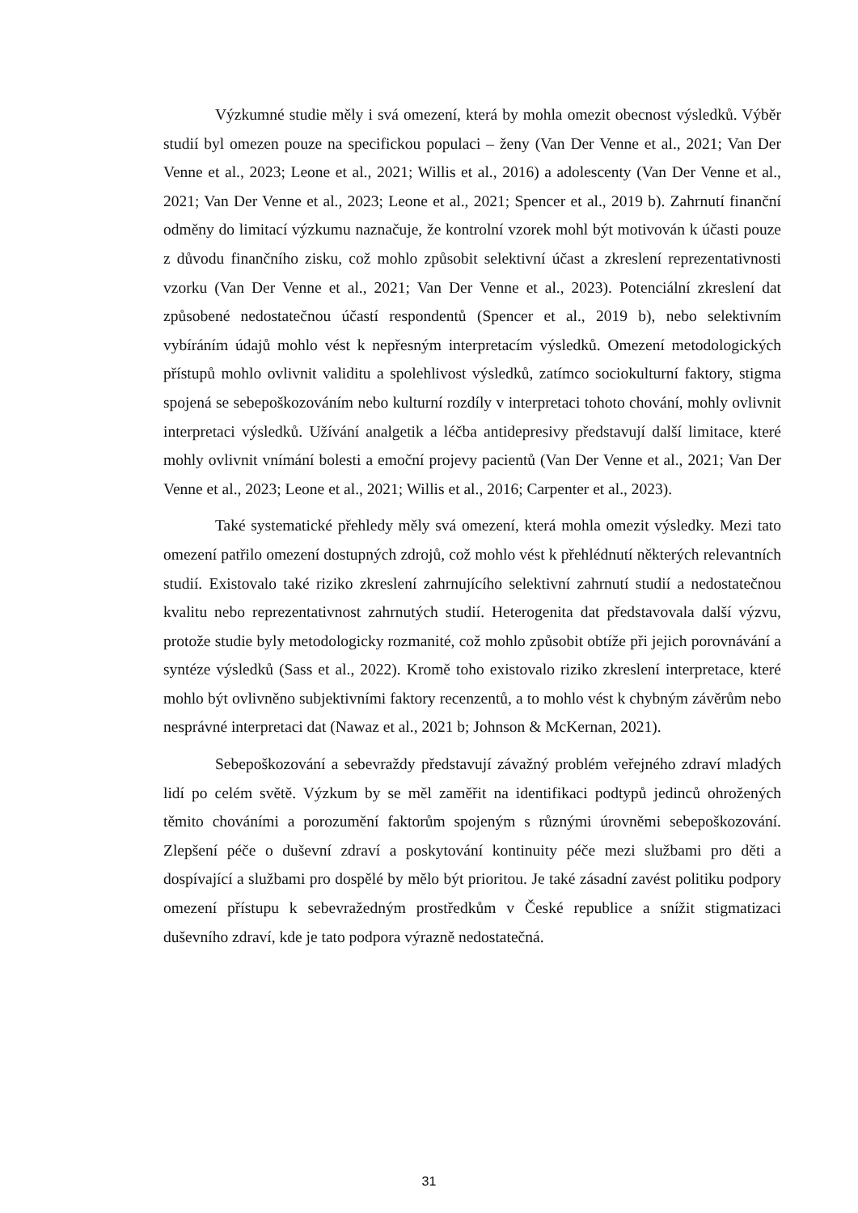Výzkumné studie měly i svá omezení, která by mohla omezit obecnost výsledků. Výběr studií byl omezen pouze na specifickou populaci – ženy (Van Der Venne et al., 2021; Van Der Venne et al., 2023; Leone et al., 2021; Willis et al., 2016) a adolescenty (Van Der Venne et al., 2021; Van Der Venne et al., 2023; Leone et al., 2021; Spencer et al., 2019 b). Zahrnutí finanční odměny do limitací výzkumu naznačuje, že kontrolní vzorek mohl být motivován k účasti pouze z důvodu finančního zisku, což mohlo způsobit selektivní účast a zkreslení reprezentativnosti vzorku (Van Der Venne et al., 2021; Van Der Venne et al., 2023). Potenciální zkreslení dat způsobené nedostatečnou účastí respondentů (Spencer et al., 2019 b), nebo selektivním vybíráním údajů mohlo vést k nepřesným interpretacím výsledků. Omezení metodologických přístupů mohlo ovlivnit validitu a spolehlivost výsledků, zatímco sociokulturní faktory, stigma spojená se sebepoškozováním nebo kulturní rozdíly v interpretaci tohoto chování, mohly ovlivnit interpretaci výsledků. Užívání analgetik a léčba antidepresivy představují další limitace, které mohly ovlivnit vnímání bolesti a emoční projevy pacientů (Van Der Venne et al., 2021; Van Der Venne et al., 2023; Leone et al., 2021; Willis et al., 2016; Carpenter et al., 2023).
Také systematické přehledy měly svá omezení, která mohla omezit výsledky. Mezi tato omezení patřilo omezení dostupných zdrojů, což mohlo vést k přehlédnutí některých relevantních studií. Existovalo také riziko zkreslení zahrnujícího selektivní zahrnutí studií a nedostatečnou kvalitu nebo reprezentativnost zahrnutých studií. Heterogenita dat představovala další výzvu, protože studie byly metodologicky rozmanité, což mohlo způsobit obtíže při jejich porovnávání a syntéze výsledků (Sass et al., 2022). Kromě toho existovalo riziko zkreslení interpretace, které mohlo být ovlivněno subjektivními faktory recenzentů, a to mohlo vést k chybným závěrům nebo nesprávné interpretaci dat (Nawaz et al., 2021 b; Johnson & McKernan, 2021).
Sebepoškozování a sebevraždy představují závažný problém veřejného zdraví mladých lidí po celém světě. Výzkum by se měl zaměřit na identifikaci podtypů jedinců ohrožených těmito chováními a porozumění faktorům spojeným s různými úrovněmi sebepoškozování. Zlepšení péče o duševní zdraví a poskytování kontinuity péče mezi službami pro děti a dospívající a službami pro dospělé by mělo být prioritou. Je také zásadní zavést politiku podpory omezení přístupu k sebevražedným prostředkům v České republice a snížit stigmatizaci duševního zdraví, kde je tato podpora výrazně nedostatečná.
31